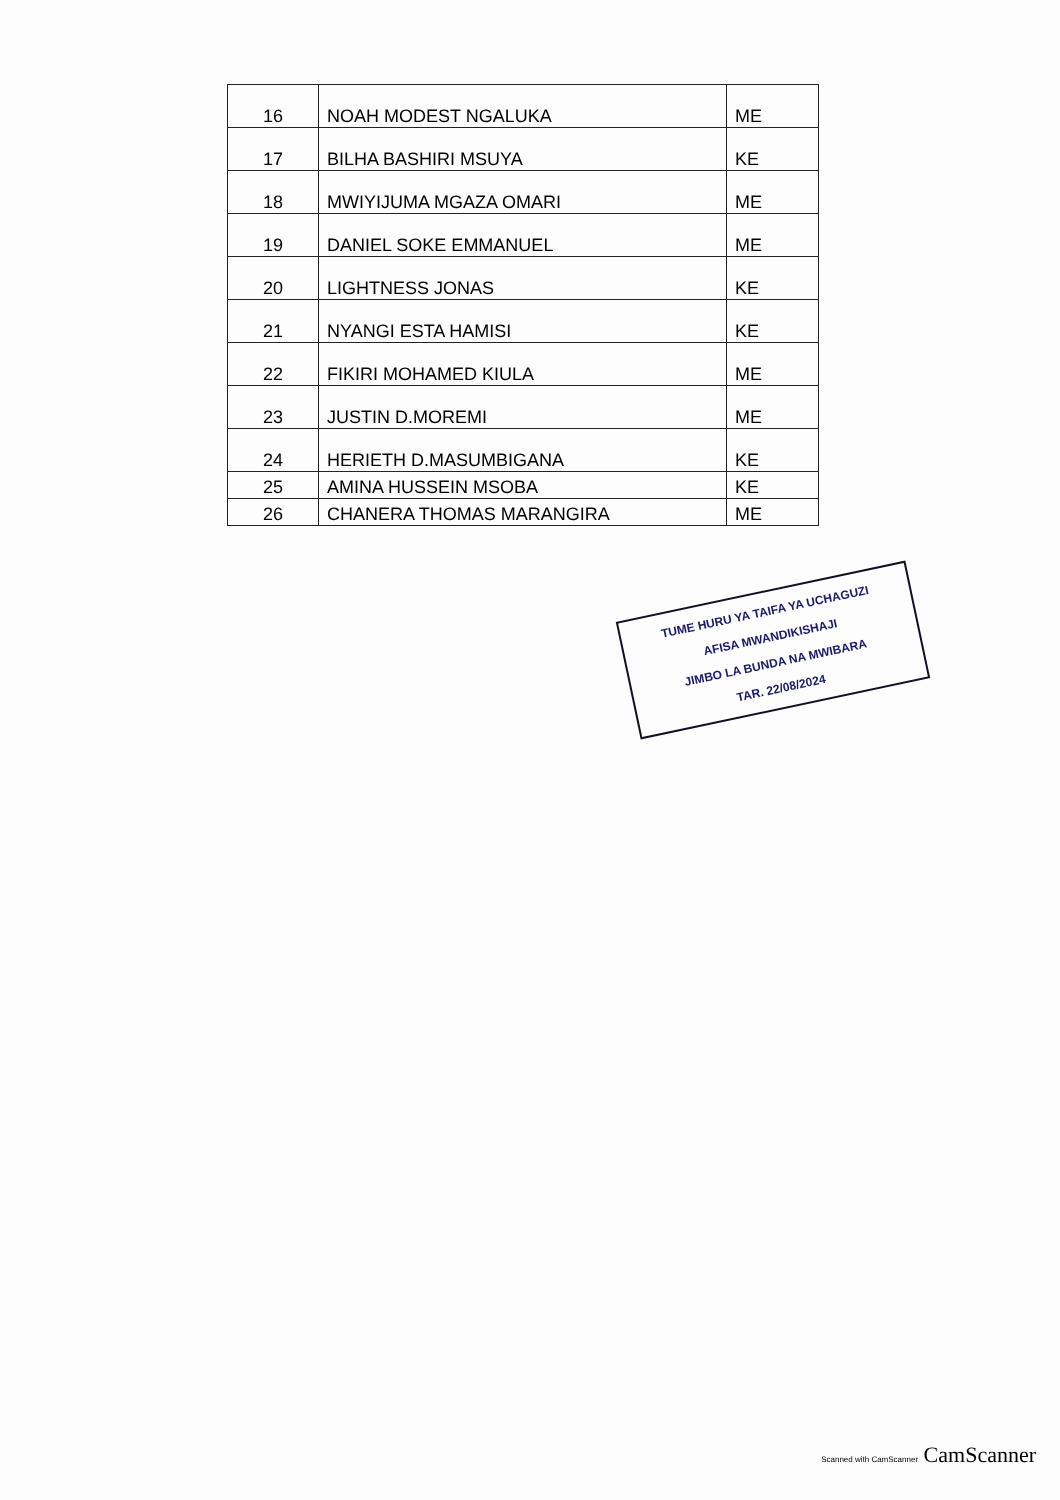| 16 | NOAH MODEST NGALUKA | ME |
| 17 | BILHA BASHIRI MSUYA | KE |
| 18 | MWIYIJUMA MGAZA OMARI | ME |
| 19 | DANIEL SOKE EMMANUEL | ME |
| 20 | LIGHTNESS JONAS | KE |
| 21 | NYANGI ESTA HAMISI | KE |
| 22 | FIKIRI MOHAMED KIULA | ME |
| 23 | JUSTIN D.MOREMI | ME |
| 24 | HERIETH D.MASUMBIGANA | KE |
| 25 | AMINA HUSSEIN MSOBA | KE |
| 26 | CHANERA THOMAS MARANGIRA | ME |
TUME HURU YA TAIFA YA UCHAGUZI
AFISA MWANDIKISHAJI
JIMBO LA BUNDA NA MWIBARA
TAR. 22/08/2024
Scanned with CamScanner CamScanner